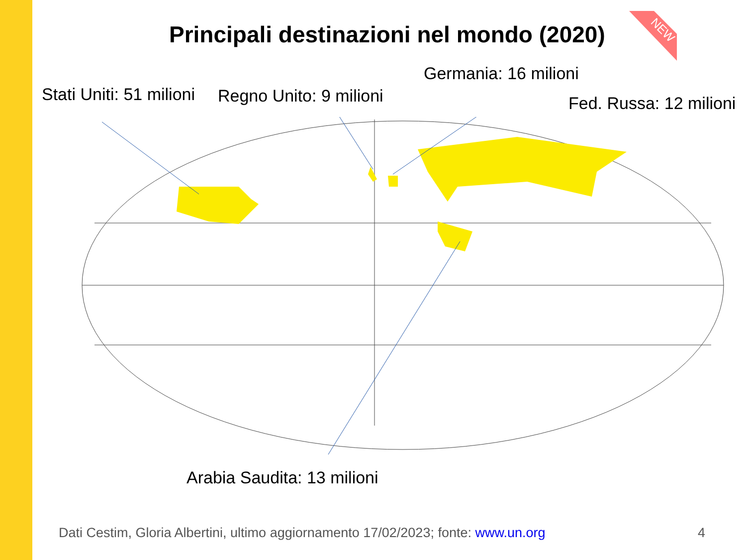Principali destinazioni nel mondo (2020)
NEW
Germania: 16 milioni
Stati Uniti: 51 milioni Regno Unito: 9 milioni Fed. Russa: 12 milioni
Arabia Saudita: 13 milioni
Dati Cestim, Gloria Albertini, ultimo aggiornamento 17/02/2023; fonte: www.un.org
4